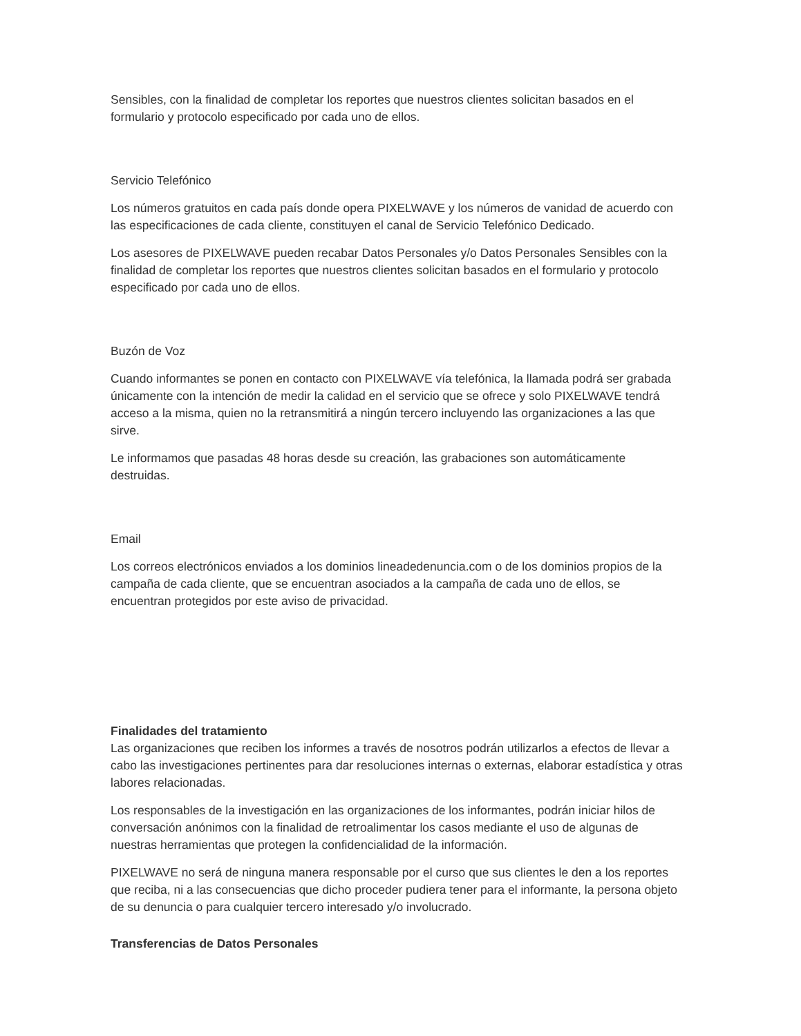Sensibles, con la finalidad de completar los reportes que nuestros clientes solicitan basados en el formulario y protocolo especificado por cada uno de ellos.
Servicio Telefónico
Los números gratuitos en cada país donde opera PIXELWAVE y los números de vanidad de acuerdo con las especificaciones de cada cliente, constituyen el canal de Servicio Telefónico Dedicado.
Los asesores de PIXELWAVE pueden recabar Datos Personales y/o Datos Personales Sensibles con la finalidad de completar los reportes que nuestros clientes solicitan basados en el formulario y protocolo especificado por cada uno de ellos.
Buzón de Voz
Cuando informantes se ponen en contacto con PIXELWAVE vía telefónica, la llamada podrá ser grabada únicamente con la intención de medir la calidad en el servicio que se ofrece y solo PIXELWAVE tendrá acceso a la misma, quien no la retransmitirá a ningún tercero incluyendo las organizaciones a las que sirve.
Le informamos que pasadas 48 horas desde su creación, las grabaciones son automáticamente destruidas.
Email
Los correos electrónicos enviados a los dominios lineadedenuncia.com o de los dominios propios de la campaña de cada cliente, que se encuentran asociados a la campaña de cada uno de ellos, se encuentran protegidos por este aviso de privacidad.
Finalidades del tratamiento
Las organizaciones que reciben los informes a través de nosotros podrán utilizarlos a efectos de llevar a cabo las investigaciones pertinentes para dar resoluciones internas o externas, elaborar estadística y otras labores relacionadas.
Los responsables de la investigación en las organizaciones de los informantes, podrán iniciar hilos de conversación anónimos con la finalidad de retroalimentar los casos mediante el uso de algunas de nuestras herramientas que protegen la confidencialidad de la información.
PIXELWAVE no será de ninguna manera responsable por el curso que sus clientes le den a los reportes que reciba, ni a las consecuencias que dicho proceder pudiera tener para el informante, la persona objeto de su denuncia o para cualquier tercero interesado y/o involucrado.
Transferencias de Datos Personales